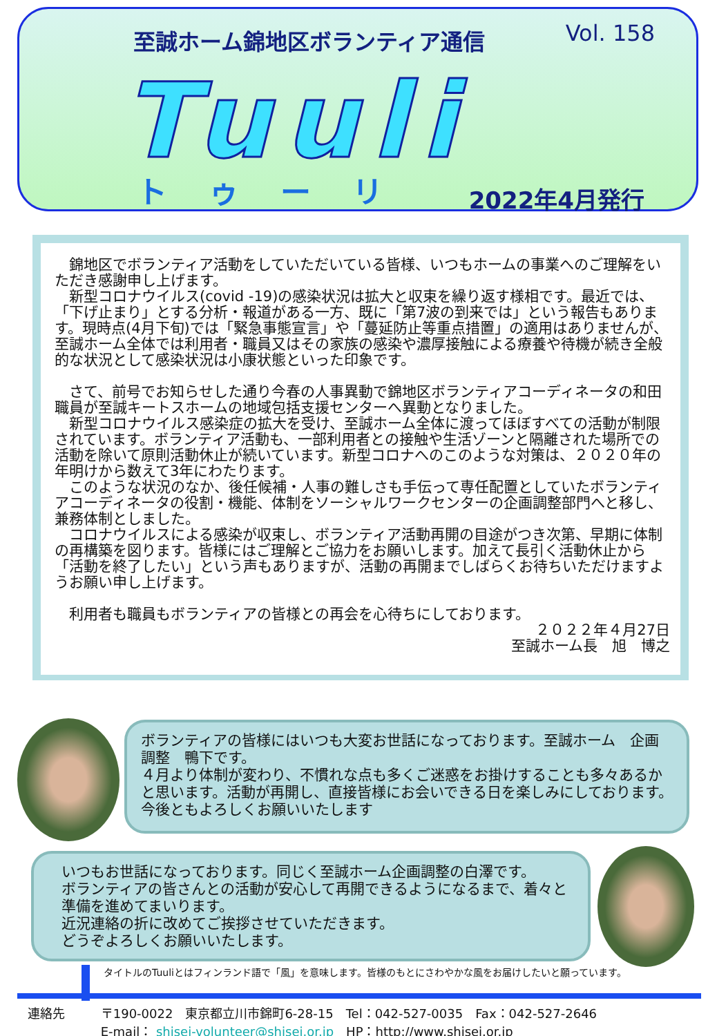至誠ホーム錦地区ボランティア通信
Vol. 158
Tuuli
トゥーリ 2022年4月発行
　錦地区でボランティア活動をしていただいている皆様、いつもホームの事業へのご理解をいただき感謝申し上げます。
　新型コロナウイルス(covid -19)の感染状況は拡大と収束を繰り返す様相です。最近では、「下げ止まり」とする分析・報道がある一方、既に「第7波の到来では」という報告もあります。現時点(4月下旬)では「緊急事態宣言」や「蔓延防止等重点措置」の適用はありませんが、至誠ホーム全体では利用者・職員又はその家族の感染や濃厚接触による療養や待機が続き全般的な状況として感染状況は小康状態といった印象です。
　さて、前号でお知らせした通り今春の人事異動で錦地区ボランティアコーディネータの和田職員が至誠キートスホームの地域包括支援センターへ異動となりました。
　新型コロナウイルス感染症の拡大を受け、至誠ホーム全体に渡ってほぼすべての活動が制限されています。ボランティア活動も、一部利用者との接触や生活ゾーンと隔離された場所での活動を除いて原則活動休止が続いています。新型コロナへのこのような対策は、２０２０年の年明けから数えて3年にわたります。
　このような状況のなか、後任候補・人事の難しさも手伝って専任配置としていたボランティアコーディネータの役割・機能、体制をソーシャルワークセンターの企画調整部門へと移し、兼務体制としました。
　コロナウイルスによる感染が収束し、ボランティア活動再開の目途がつき次第、早期に体制の再構築を図ります。皆様にはご理解とご協力をお願いします。加えて長引く活動休止から「活動を終了したい」という声もありますが、活動の再開までしばらくお待ちいただけますようお願い申し上げます。
　利用者も職員もボランティアの皆様との再会を心待ちにしております。
２０２２年４月27日
至誠ホーム長　旭　博之
ボランティアの皆様にはいつも大変お世話になっております。至誠ホーム　企画調整　鴨下です。
４月より体制が変わり、不慣れな点も多くご迷惑をお掛けすることも多々あるかと思います。活動が再開し、直接皆様にお会いできる日を楽しみにしております。
今後ともよろしくお願いいたします
いつもお世話になっております。同じく至誠ホーム企画調整の白澤です。
ボランティアの皆さんとの活動が安心して再開できるようになるまで、着々と準備を進めてまいります。
近況連絡の折に改めてご挨拶させていただきます。
どうぞよろしくお願いいたします。
タイトルのTuuliとはフィンランド語で「風」を意味します。皆様のもとにさわやかな風をお届けしたいと願っています。
連絡先 〒190-0022　東京都立川市錦町6-28-15　Tel：042-527-0035　Fax：042-527-2646
E-mail： shisei-volunteer@shisei.or.jp　HP：http://www.shisei.or.jp